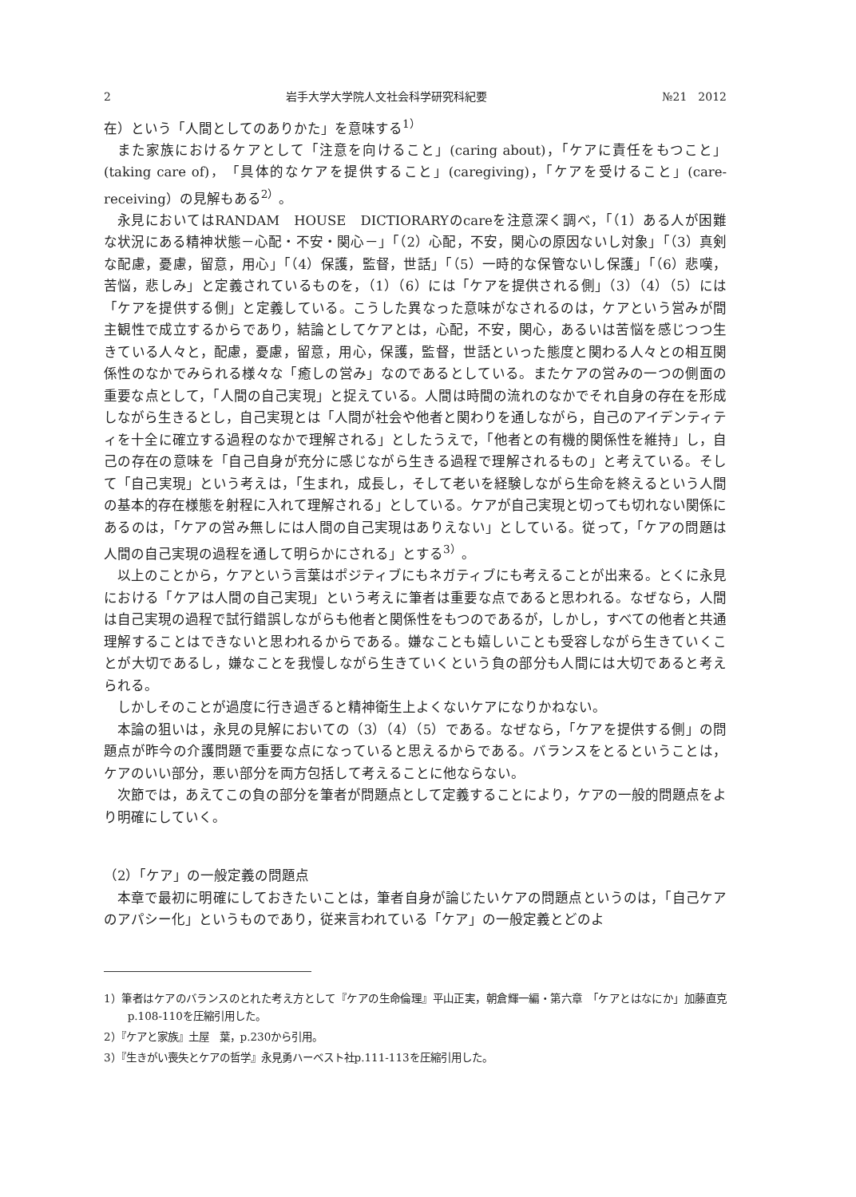2 岩手大学大学院人文社会科学研究科紀要 №21　2012
在）という「人間としてのありかた」を意味する<sup>1）</sup>
また家族におけるケアとして「注意を向けること」(caring about)，「ケアに責任をもつこと」(taking care of)，「具体的なケアを提供すること」(caregiving)，「ケアを受けること」(care-receiving）の見解もある<sup>2）</sup>。
永見においてはRANDAM　HOUSE　DICTIORARYのcareを注意深く調べ，「（1）ある人が困難な状況にある精神状態－心配・不安・関心－」「（2）心配，不安，関心の原因ないし対象」「（3）真剣な配慮，憂慮，留意，用心」「（4）保護，監督，世話」「（5）一時的な保管ないし保護」「（6）悲嘆，苦悩，悲しみ」と定義されているものを，（1）（6）には「ケアを提供される側」（3）（4）（5）には「ケアを提供する側」と定義している。こうした異なった意味がなされるのは，ケアという営みが間主観性で成立するからであり，結論としてケアとは，心配，不安，関心，あるいは苦悩を感じつつ生きている人々と，配慮，憂慮，留意，用心，保護，監督，世話といった態度と関わる人々との相互関係性のなかでみられる様々な「癒しの営み」なのであるとしている。またケアの営みの一つの側面の重要な点として，「人間の自己実現」と捉えている。人間は時間の流れのなかでそれ自身の存在を形成しながら生きるとし，自己実現とは「人間が社会や他者と関わりを通しながら，自己のアイデンティティを十全に確立する過程のなかで理解される」としたうえで，「他者との有機的関係性を維持」し，自己の存在の意味を「自己自身が充分に感じながら生きる過程で理解されるもの」と考えている。そして「自己実現」という考えは，「生まれ，成長し，そして老いを経験しながら生命を終えるという人間の基本的存在様態を射程に入れて理解される」としている。ケアが自己実現と切っても切れない関係にあるのは，「ケアの営み無しには人間の自己実現はありえない」としている。従って，「ケアの問題は人間の自己実現の過程を通して明らかにされる」とする<sup>3）</sup>。
以上のことから，ケアという言葉はポジティブにもネガティブにも考えることが出来る。とくに永見における「ケアは人間の自己実現」という考えに筆者は重要な点であると思われる。なぜなら，人間は自己実現の過程で試行錯誤しながらも他者と関係性をもつのであるが，しかし，すべての他者と共通理解することはできないと思われるからである。嫌なことも嬉しいことも受容しながら生きていくことが大切であるし，嫌なことを我慢しながら生きていくという負の部分も人間には大切であると考えられる。
しかしそのことが過度に行き過ぎると精神衛生上よくないケアになりかねない。
本論の狙いは，永見の見解においての（3）（4）（5）である。なぜなら，「ケアを提供する側」の問題点が昨今の介護問題で重要な点になっていると思えるからである。バランスをとるということは，ケアのいい部分，悪い部分を両方包括して考えることに他ならない。
次節では，あえてこの負の部分を筆者が問題点として定義することにより，ケアの一般的問題点をより明確にしていく。
（2）「ケア」の一般定義の問題点
本章で最初に明確にしておきたいことは，筆者自身が論じたいケアの問題点というのは，「自己ケアのアパシー化」というものであり，従来言われている「ケア」の一般定義とどのよ
1）筆者はケアのバランスのとれた考え方として『ケアの生命倫理』平山正実，朝倉輝一編・第六章　「ケアとはなにか」加藤直克p.108-110を圧縮引用した。
2）『ケアと家族』土屋　葉，p.230から引用。
3）『生きがい喪失とケアの哲学』永見勇ハーベスト社p.111-113を圧縮引用した。